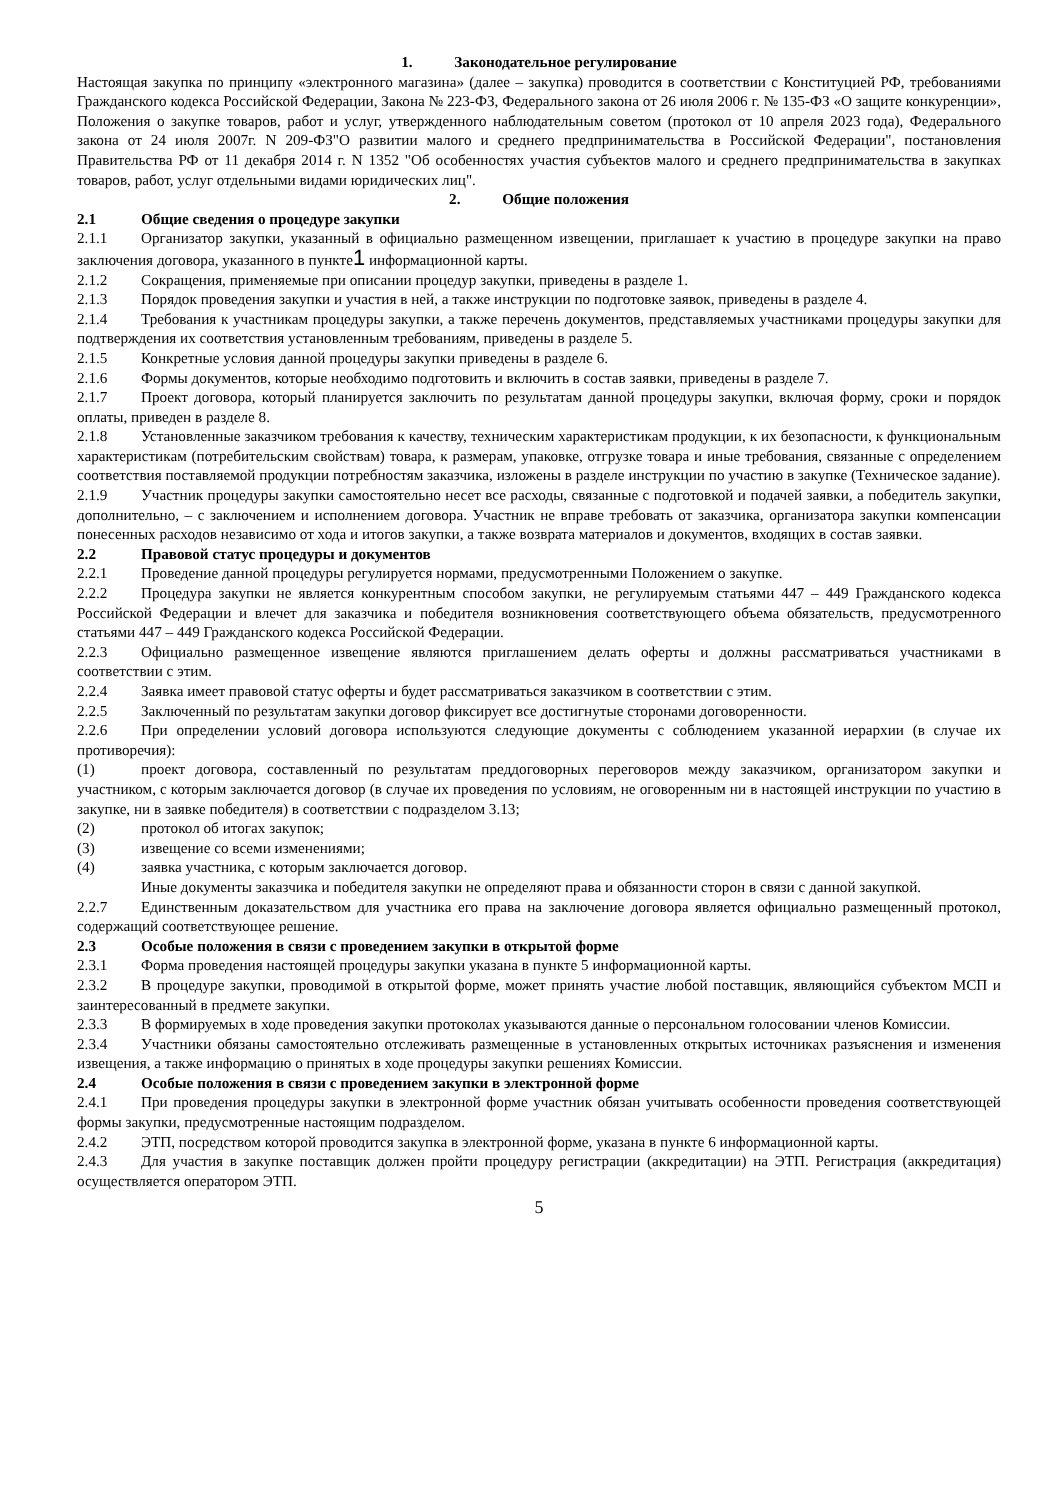1. Законодательное регулирование
Настоящая закупка по принципу «электронного магазина» (далее – закупка) проводится в соответствии с Конституцией РФ, требованиями Гражданского кодекса Российской Федерации, Закона № 223-ФЗ, Федерального закона от 26 июля 2006 г. № 135-ФЗ «О защите конкуренции», Положения о закупке товаров, работ и услуг, утвержденного наблюдательным советом (протокол от 10 апреля 2023 года), Федерального закона от 24 июля 2007г. N 209-ФЗ"О развитии малого и среднего предпринимательства в Российской Федерации", постановления Правительства РФ от 11 декабря 2014 г. N 1352 "Об особенностях участия субъектов малого и среднего предпринимательства в закупках товаров, работ, услуг отдельными видами юридических лиц".
2. Общие положения
2.1 Общие сведения о процедуре закупки
2.1.1 Организатор закупки, указанный в официально размещенном извещении, приглашает к участию в процедуре закупки на право заключения договора, указанного в пункте1 информационной карты.
2.1.2 Сокращения, применяемые при описании процедур закупки, приведены в разделе 1.
2.1.3 Порядок проведения закупки и участия в ней, а также инструкции по подготовке заявок, приведены в разделе 4.
2.1.4 Требования к участникам процедуры закупки, а также перечень документов, представляемых участниками процедуры закупки для подтверждения их соответствия установленным требованиям, приведены в разделе 5.
2.1.5 Конкретные условия данной процедуры закупки приведены в разделе 6.
2.1.6 Формы документов, которые необходимо подготовить и включить в состав заявки, приведены в разделе 7.
2.1.7 Проект договора, который планируется заключить по результатам данной процедуры закупки, включая форму, сроки и порядок оплаты, приведен в разделе 8.
2.1.8 Установленные заказчиком требования к качеству, техническим характеристикам продукции, к их безопасности, к функциональным характеристикам (потребительским свойствам) товара, к размерам, упаковке, отгрузке товара и иные требования, связанные с определением соответствия поставляемой продукции потребностям заказчика, изложены в разделе инструкции по участию в закупке (Техническое задание).
2.1.9 Участник процедуры закупки самостоятельно несет все расходы, связанные с подготовкой и подачей заявки, а победитель закупки, дополнительно, – с заключением и исполнением договора. Участник не вправе требовать от заказчика, организатора закупки компенсации понесенных расходов независимо от хода и итогов закупки, а также возврата материалов и документов, входящих в состав заявки.
2.2 Правовой статус процедуры и документов
2.2.1 Проведение данной процедуры регулируется нормами, предусмотренными Положением о закупке.
2.2.2 Процедура закупки не является конкурентным способом закупки, не регулируемым статьями 447 – 449 Гражданского кодекса Российской Федерации и влечет для заказчика и победителя возникновения соответствующего объема обязательств, предусмотренного статьями 447 – 449 Гражданского кодекса Российской Федерации.
2.2.3 Официально размещенное извещение являются приглашением делать оферты и должны рассматриваться участниками в соответствии с этим.
2.2.4 Заявка имеет правовой статус оферты и будет рассматриваться заказчиком в соответствии с этим.
2.2.5 Заключенный по результатам закупки договор фиксирует все достигнутые сторонами договоренности.
2.2.6 При определении условий договора используются следующие документы с соблюдением указанной иерархии (в случае их противоречия):
(1) проект договора, составленный по результатам преддоговорных переговоров между заказчиком, организатором закупки и участником, с которым заключается договор (в случае их проведения по условиям, не оговоренным ни в настоящей инструкции по участию в закупке, ни в заявке победителя) в соответствии с подразделом 3.13;
(2) протокол об итогах закупок;
(3) извещение со всеми изменениями;
(4) заявка участника, с которым заключается договор.
Иные документы заказчика и победителя закупки не определяют права и обязанности сторон в связи с данной закупкой.
2.2.7 Единственным доказательством для участника его права на заключение договора является официально размещенный протокол, содержащий соответствующее решение.
2.3 Особые положения в связи с проведением закупки в открытой форме
2.3.1 Форма проведения настоящей процедуры закупки указана в пункте 5 информационной карты.
2.3.2 В процедуре закупки, проводимой в открытой форме, может принять участие любой поставщик, являющийся субъектом МСП и заинтересованный в предмете закупки.
2.3.3 В формируемых в ходе проведения закупки протоколах указываются данные о персональном голосовании членов Комиссии.
2.3.4 Участники обязаны самостоятельно отслеживать размещенные в установленных открытых источниках разъяснения и изменения извещения, а также информацию о принятых в ходе процедуры закупки решениях Комиссии.
2.4 Особые положения в связи с проведением закупки в электронной форме
2.4.1 При проведения процедуры закупки в электронной форме участник обязан учитывать особенности проведения соответствующей формы закупки, предусмотренные настоящим подразделом.
2.4.2 ЭТП, посредством которой проводится закупка в электронной форме, указана в пункте 6 информационной карты.
2.4.3 Для участия в закупке поставщик должен пройти процедуру регистрации (аккредитации) на ЭТП. Регистрация (аккредитация) осуществляется оператором ЭТП.
5